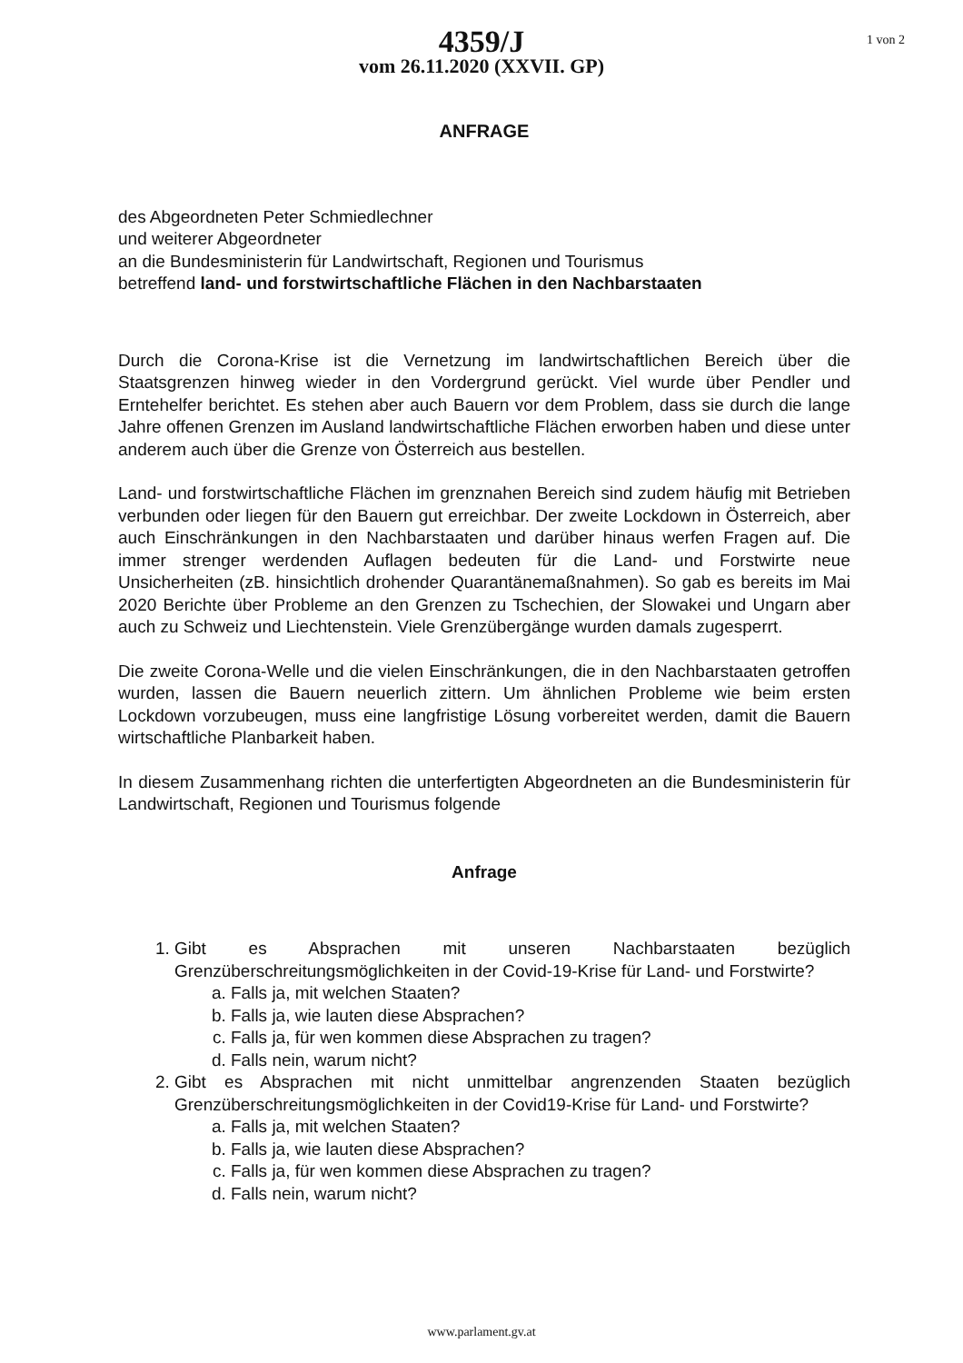4359/J
vom 26.11.2020 (XXVII. GP)
1 von 2
ANFRAGE
des Abgeordneten Peter Schmiedlechner
und weiterer Abgeordneter
an die Bundesministerin für Landwirtschaft, Regionen und Tourismus
betreffend land- und forstwirtschaftliche Flächen in den Nachbarstaaten
Durch die Corona-Krise ist die Vernetzung im landwirtschaftlichen Bereich über die Staatsgrenzen hinweg wieder in den Vordergrund gerückt. Viel wurde über Pendler und Erntehelfer berichtet. Es stehen aber auch Bauern vor dem Problem, dass sie durch die lange Jahre offenen Grenzen im Ausland landwirtschaftliche Flächen erworben haben und diese unter anderem auch über die Grenze von Österreich aus bestellen.
Land- und forstwirtschaftliche Flächen im grenznahen Bereich sind zudem häufig mit Betrieben verbunden oder liegen für den Bauern gut erreichbar. Der zweite Lockdown in Österreich, aber auch Einschränkungen in den Nachbarstaaten und darüber hinaus werfen Fragen auf. Die immer strenger werdenden Auflagen bedeuten für die Land- und Forstwirte neue Unsicherheiten (zB. hinsichtlich drohender Quarantänemaßnahmen). So gab es bereits im Mai 2020 Berichte über Probleme an den Grenzen zu Tschechien, der Slowakei und Ungarn aber auch zu Schweiz und Liechtenstein. Viele Grenzübergänge wurden damals zugesperrt.
Die zweite Corona-Welle und die vielen Einschränkungen, die in den Nachbarstaaten getroffen wurden, lassen die Bauern neuerlich zittern. Um ähnlichen Probleme wie beim ersten Lockdown vorzubeugen, muss eine langfristige Lösung vorbereitet werden, damit die Bauern wirtschaftliche Planbarkeit haben.
In diesem Zusammenhang richten die unterfertigten Abgeordneten an die Bundesministerin für Landwirtschaft, Regionen und Tourismus folgende
Anfrage
1. Gibt es Absprachen mit unseren Nachbarstaaten bezüglich Grenzüberschreitungsmöglichkeiten in der Covid-19-Krise für Land- und Forstwirte?
a. Falls ja, mit welchen Staaten?
b. Falls ja, wie lauten diese Absprachen?
c. Falls ja, für wen kommen diese Absprachen zu tragen?
d. Falls nein, warum nicht?
2. Gibt es Absprachen mit nicht unmittelbar angrenzenden Staaten bezüglich Grenzüberschreitungsmöglichkeiten in der Covid19-Krise für Land- und Forstwirte?
a. Falls ja, mit welchen Staaten?
b. Falls ja, wie lauten diese Absprachen?
c. Falls ja, für wen kommen diese Absprachen zu tragen?
d. Falls nein, warum nicht?
www.parlament.gv.at